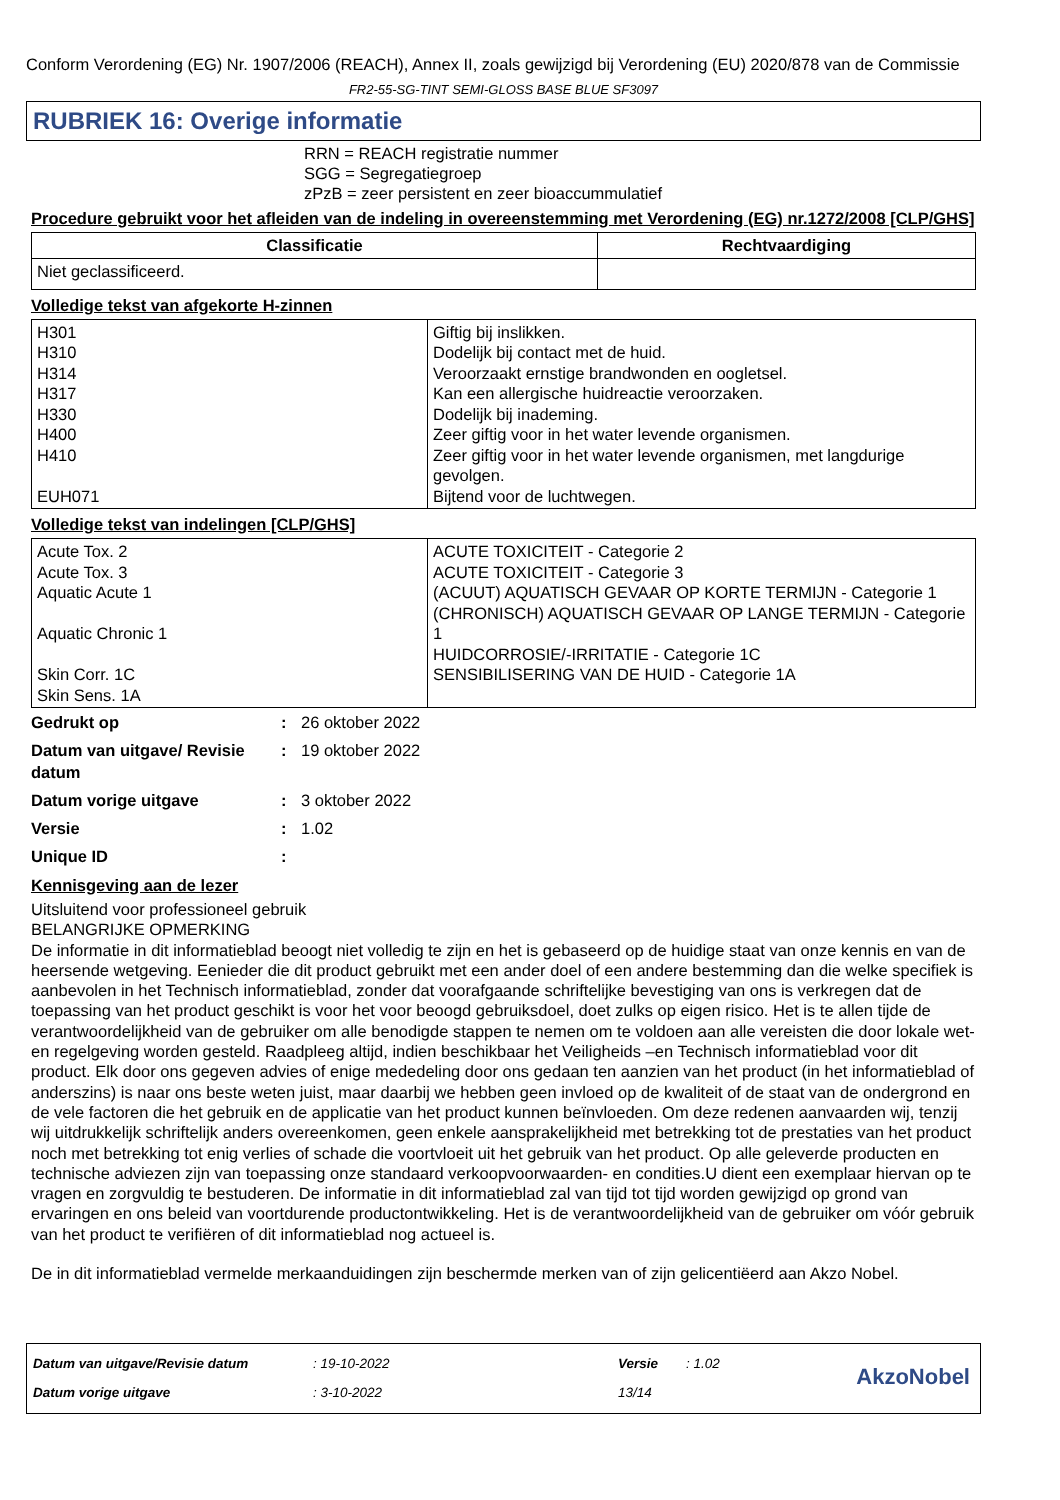Conform Verordening (EG) Nr. 1907/2006 (REACH), Annex II, zoals gewijzigd bij Verordening (EU) 2020/878 van de Commissie
FR2-55-SG-TINT SEMI-GLOSS BASE BLUE SF3097
RUBRIEK 16: Overige informatie
RRN = REACH registratie nummer
SGG = Segregatiegroep
zPzB = zeer persistent en zeer bioaccummulatief
Procedure gebruikt voor het afleiden van de indeling in overeenstemming met Verordening (EG) nr.1272/2008 [CLP/GHS]
| Classificatie | Rechtvaardiging |
| --- | --- |
| Niet geclassificeerd. | |
Volledige tekst van afgekorte H-zinnen
| H301 H310 H314 H317 H330 H400 H410 EUH071 | Giftig bij inslikken. Dodelijk bij contact met de huid. Veroorzaakt ernstige brandwonden en oogletsel. Kan een allergische huidreactie veroorzaken. Dodelijk bij inademing. Zeer giftig voor in het water levende organismen. Zeer giftig voor in het water levende organismen, met langdurige gevolgen. Bijtend voor de luchtwegen. |
Volledige tekst van indelingen [CLP/GHS]
| Acute Tox. 2 Acute Tox. 3 Aquatic Acute 1 Aquatic Chronic 1 Skin Corr. 1C Skin Sens. 1A | ACUTE TOXICITEIT - Categorie 2 ACUTE TOXICITEIT - Categorie 3 (ACUUT) AQUATISCH GEVAAR OP KORTE TERMIJN - Categorie 1 (CHRONISCH) AQUATISCH GEVAAR OP LANGE TERMIJN - Categorie 1 HUIDCORROSIE/-IRRITATIE - Categorie 1C SENSIBILISERING VAN DE HUID - Categorie 1A |
| Gedrukt op | : | 26 oktober 2022 |
| Datum van uitgave/ Revisie datum | : | 19 oktober 2022 |
| Datum vorige uitgave | : | 3 oktober 2022 |
| Versie | : | 1.02 |
| Unique ID | : | |
Kennisgeving aan de lezer
Uitsluitend voor professioneel gebruik
BELANGRIJKE OPMERKING
De informatie in dit informatieblad beoogt niet volledig te zijn en het is gebaseerd op de huidige staat van onze kennis en van de heersende wetgeving. Eenieder die dit product gebruikt met een ander doel of een andere bestemming dan die welke specifiek is aanbevolen in het Technisch informatieblad, zonder dat voorafgaande schriftelijke bevestiging van ons is verkregen dat de toepassing van het product geschikt is voor het voor beoogd gebruiksdoel, doet zulks op eigen risico. Het is te allen tijde de verantwoordelijkheid van de gebruiker om alle benodigde stappen te nemen om te voldoen aan alle vereisten die door lokale wet- en regelgeving worden gesteld. Raadpleeg altijd, indien beschikbaar het Veiligheids –en Technisch informatieblad voor dit product. Elk door ons gegeven advies of enige mededeling door ons gedaan ten aanzien van het product (in het informatieblad of anderszins) is naar ons beste weten juist, maar daarbij we hebben geen invloed op de kwaliteit of de staat van de ondergrond en de vele factoren die het gebruik en de applicatie van het product kunnen beïnvloeden. Om deze redenen aanvaarden wij, tenzij wij uitdrukkelijk schriftelijk anders overeenkomen, geen enkele aansprakelijkheid met betrekking tot de prestaties van het product noch met betrekking tot enig verlies of schade die voortvloeit uit het gebruik van het product. Op alle geleverde producten en technische adviezen zijn van toepassing onze standaard verkoopvoorwaarden- en condities.U dient een exemplaar hiervan op te vragen en zorgvuldig te bestuderen. De informatie in dit informatieblad zal van tijd tot tijd worden gewijzigd op grond van ervaringen en ons beleid van voortdurende productontwikkeling. Het is de verantwoordelijkheid van de gebruiker om vóór gebruik van het product te verifiëren of dit informatieblad nog actueel is.
De in dit informatieblad vermelde merkaanduidingen zijn beschermde merken van of zijn gelicentiëerd aan Akzo Nobel.
| Datum van uitgave/Revisie datum | : 19-10-2022 | Versie | : 1.02 |
| Datum vorige uitgave | : 3-10-2022 | 13/14 | |
AkzoNobel